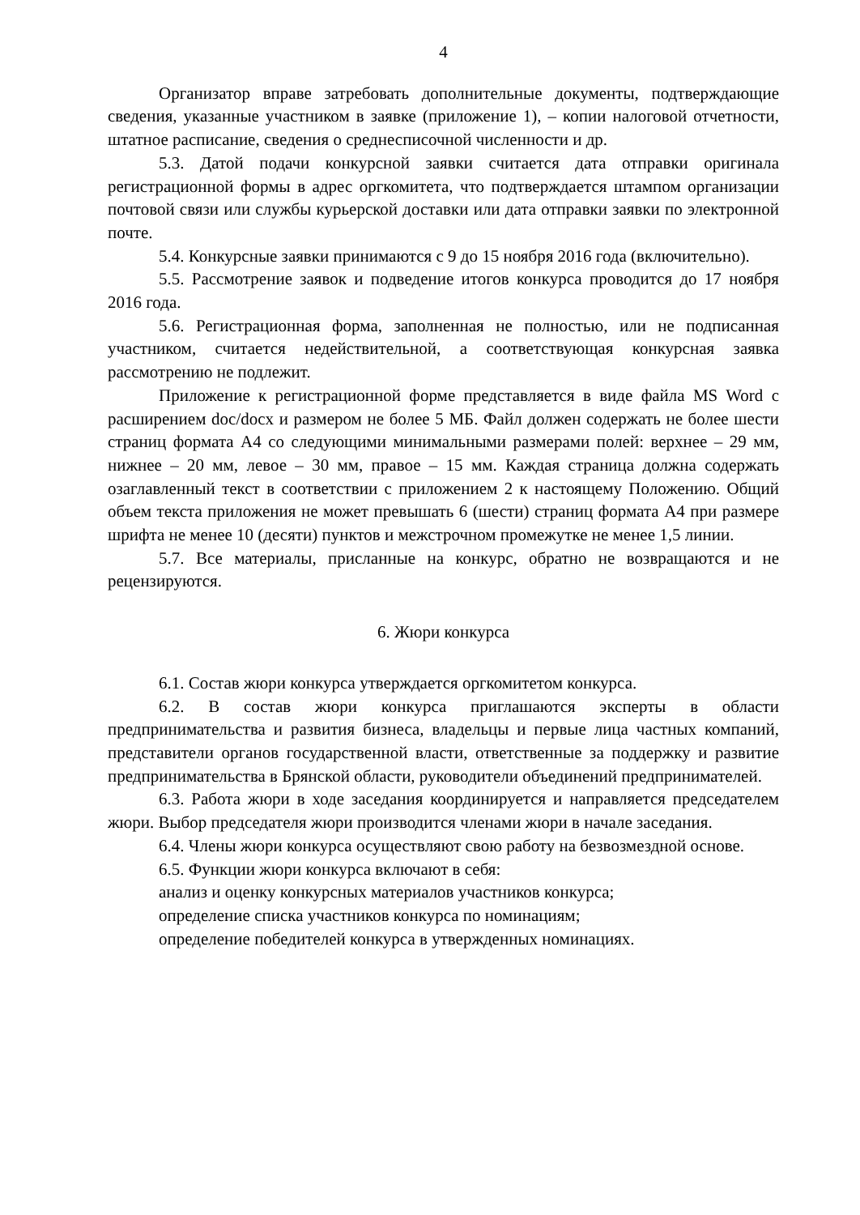4
Организатор вправе затребовать дополнительные документы, подтверждающие сведения, указанные участником в заявке (приложение 1), – копии налоговой отчетности, штатное расписание, сведения о среднесписочной численности и др.
5.3. Датой подачи конкурсной заявки считается дата отправки оригинала регистрационной формы в адрес оргкомитета, что подтверждается штампом организации почтовой связи или службы курьерской доставки или дата отправки заявки по электронной почте.
5.4. Конкурсные заявки принимаются с 9 до 15 ноября 2016 года (включительно).
5.5. Рассмотрение заявок и подведение итогов конкурса проводится до 17 ноября 2016 года.
5.6. Регистрационная форма, заполненная не полностью, или не подписанная участником, считается недействительной, а соответствующая конкурсная заявка рассмотрению не подлежит.
Приложение к регистрационной форме представляется в виде файла MS Word с расширением doc/docx и размером не более 5 МБ. Файл должен содержать не более шести страниц формата А4 со следующими минимальными размерами полей: верхнее – 29 мм, нижнее – 20 мм, левое – 30 мм, правое – 15 мм. Каждая страница должна содержать озаглавленный текст в соответствии с приложением 2 к настоящему Положению. Общий объем текста приложения не может превышать 6 (шести) страниц формата А4 при размере шрифта не менее 10 (десяти) пунктов и межстрочном промежутке не менее 1,5 линии.
5.7. Все материалы, присланные на конкурс, обратно не возвращаются и не рецензируются.
6. Жюри конкурса
6.1. Состав жюри конкурса утверждается оргкомитетом конкурса.
6.2. В состав жюри конкурса приглашаются эксперты в области предпринимательства и развития бизнеса, владельцы и первые лица частных компаний, представители органов государственной власти, ответственные за поддержку и развитие предпринимательства в Брянской области, руководители объединений предпринимателей.
6.3. Работа жюри в ходе заседания координируется и направляется председателем жюри. Выбор председателя жюри производится членами жюри в начале заседания.
6.4. Члены жюри конкурса осуществляют свою работу на безвозмездной основе.
6.5. Функции жюри конкурса включают в себя:
анализ и оценку конкурсных материалов участников конкурса;
определение списка участников конкурса по номинациям;
определение победителей конкурса в утвержденных номинациях.